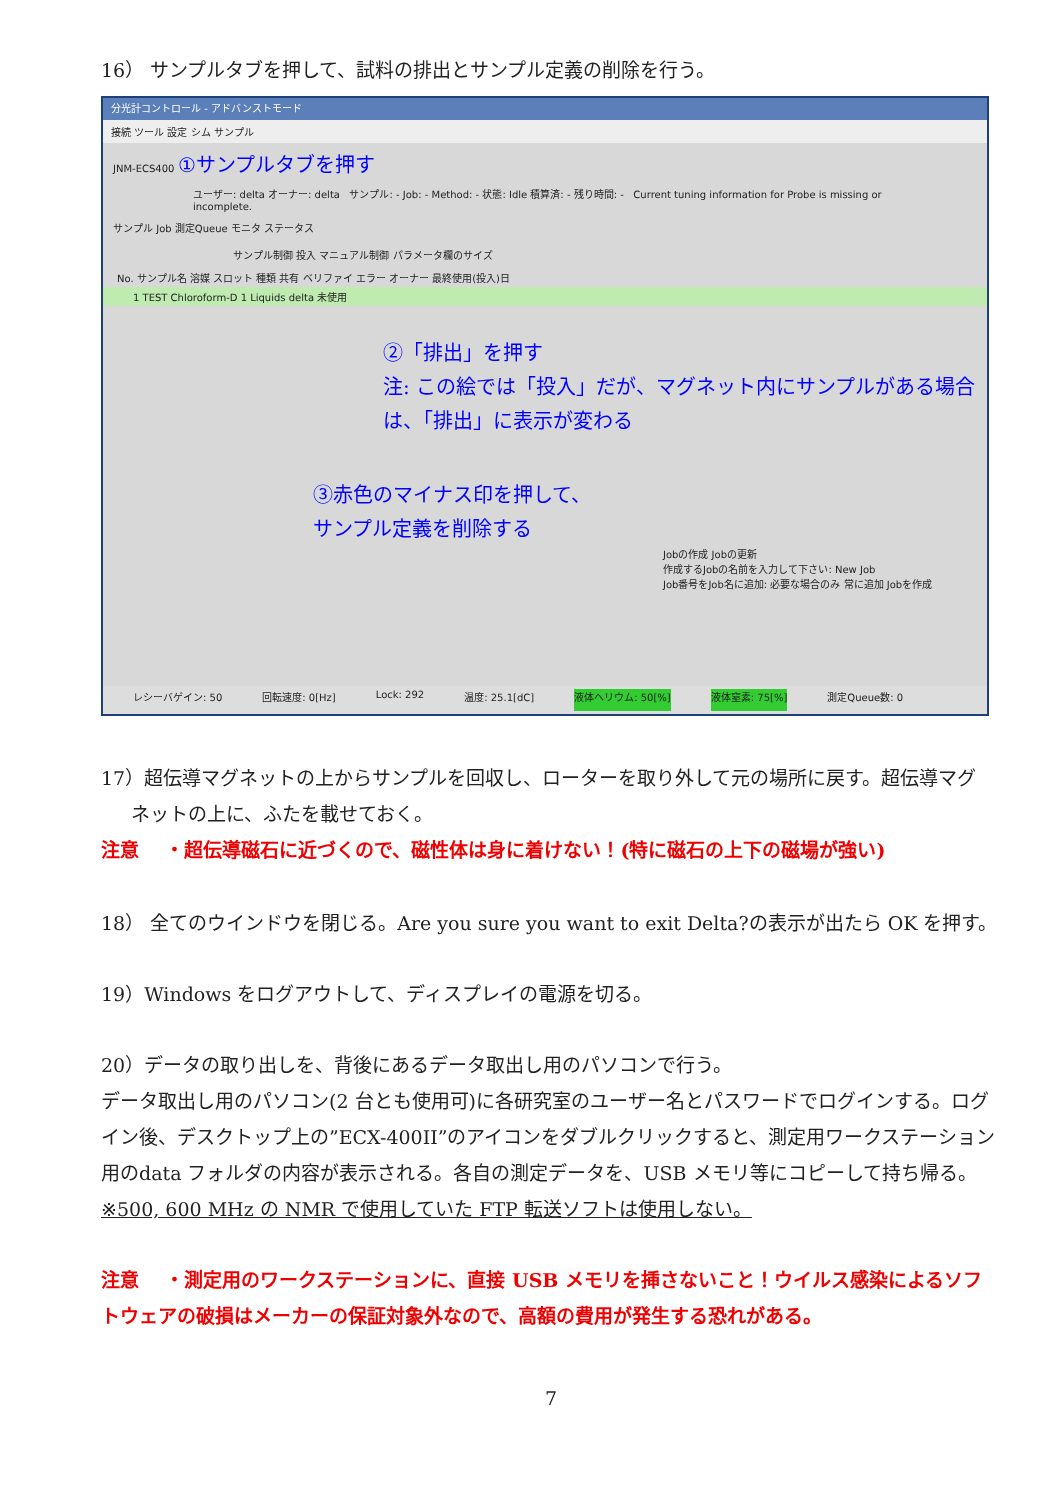16） サンプルタブを押して、試料の排出とサンプル定義の削除を行う。
分光計コントロール - アドバンストモード
接続 ツール 設定 シム サンプル
JNM-ECS400 ①サンプルタブを押す
ユーザー: delta オーナー: delta サンプル: - Job: - Method: - 状態: Idle 積算済: - 残り時間: - Current tuning information for Probe is missing or incomplete.
サンプル Job 測定Queue モニタ ステータス
サンプル制御 投入 マニュアル制御 パラメータ欄のサイズ
No. サンプル名 溶媒 スロット 種類 共有 ベリファイ エラー オーナー 最終使用(投入)日
1 TEST Chloroform-D 1 Liquids delta 未使用
②「排出」を押す
注: この絵では「投入」だが、マグネット内にサンプルがある場合は、「排出」に表示が変わる
③赤色のマイナス印を押して、
サンプル定義を削除する
Jobの作成 Jobの更新
作成するJobの名前を入力して下さい: New Job
Job番号をJob名に追加: 必要な場合のみ 常に追加 Jobを作成
レシーバゲイン: 50 回転速度: 0[Hz] Lock: 292 温度: 25.1[dC] 液体ヘリウム: 50[%] 液体窒素: 75[%] 測定Queue数: 0
17）超伝導マグネットの上からサンプルを回収し、ローターを取り外して元の場所に戻す。超伝導マグ
ネットの上に、ふたを載せておく。
注意 ・超伝導磁石に近づくので、磁性体は身に着けない！(特に磁石の上下の磁場が強い)
18） 全てのウインドウを閉じる。Are you sure you want to exit Delta?の表示が出たら OK を押す。
19）Windows をログアウトして、ディスプレイの電源を切る。
20）データの取り出しを、背後にあるデータ取出し用のパソコンで行う。
データ取出し用のパソコン(2 台とも使用可)に各研究室のユーザー名とパスワードでログインする。ログイン後、デスクトップ上の”ECX-400II”のアイコンをダブルクリックすると、測定用ワークステーション用のdata フォルダの内容が表示される。各自の測定データを、USB メモリ等にコピーして持ち帰る。
※500, 600 MHz の NMR で使用していた FTP 転送ソフトは使用しない。
注意 ・測定用のワークステーションに、直接 USB メモリを挿さないこと！ウイルス感染によるソフトウェアの破損はメーカーの保証対象外なので、高額の費用が発生する恐れがある。
7